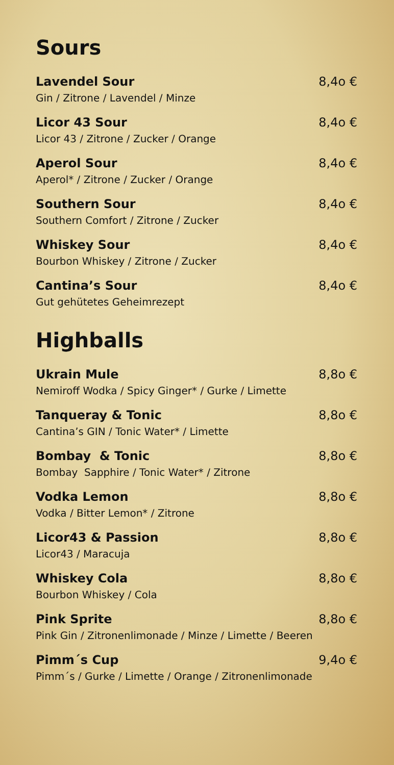Sours
Lavendel Sour 8,4o €
Gin / Zitrone / Lavendel / Minze
Licor 43 Sour 8,4o €
Licor 43 / Zitrone / Zucker / Orange
Aperol Sour 8,4o €
Aperol* / Zitrone / Zucker / Orange
Southern Sour 8,4o €
Southern Comfort / Zitrone / Zucker
Whiskey Sour 8,4o €
Bourbon Whiskey / Zitrone / Zucker
Cantina’s Sour 8,4o €
Gut gehütetes Geheimrezept
Highballs
Ukrain Mule 8,8o €
Nemiroff Wodka / Spicy Ginger* / Gurke / Limette
Tanqueray & Tonic 8,8o €
Cantina’s GIN / Tonic Water* / Limette
Bombay & Tonic 8,8o €
Bombay Sapphire / Tonic Water* / Zitrone
Vodka Lemon 8,8o €
Vodka / Bitter Lemon* / Zitrone
Licor43 & Passion 8,8o €
Licor43 / Maracuja
Whiskey Cola 8,8o €
Bourbon Whiskey / Cola
Pink Sprite 8,8o €
Pink Gin / Zitronenlimonade / Minze / Limette / Beeren
Pimm´s Cup 9,4o €
Pimm´s / Gurke / Limette / Orange / Zitronenlimonade